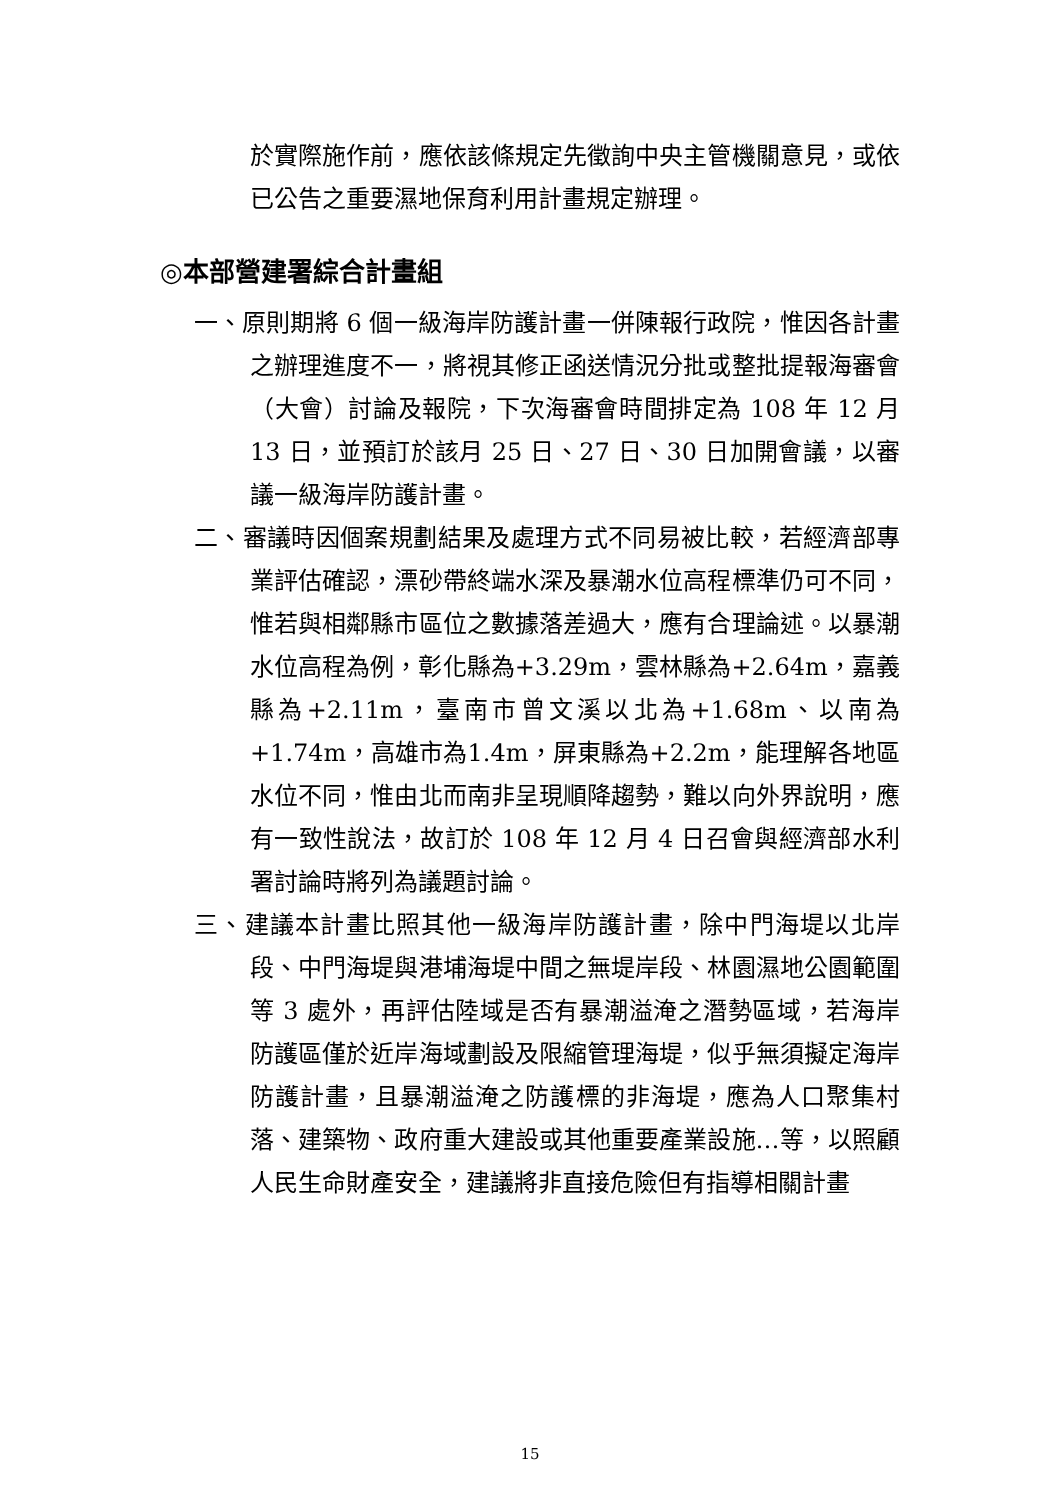於實際施作前，應依該條規定先徵詢中央主管機關意見，或依已公告之重要濕地保育利用計畫規定辦理。
◎本部營建署綜合計畫組
一、原則期將 6 個一級海岸防護計畫一併陳報行政院，惟因各計畫之辦理進度不一，將視其修正函送情況分批或整批提報海審會（大會）討論及報院，下次海審會時間排定為 108 年 12 月 13 日，並預訂於該月 25 日、27 日、30 日加開會議，以審議一級海岸防護計畫。
二、審議時因個案規劃結果及處理方式不同易被比較，若經濟部專業評估確認，漂砂帶終端水深及暴潮水位高程標準仍可不同，惟若與相鄰縣市區位之數據落差過大，應有合理論述。以暴潮水位高程為例，彰化縣為+3.29m，雲林縣為+2.64m，嘉義縣為+2.11m，臺南市曾文溪以北為+1.68m、以南為+1.74m，高雄市為1.4m，屏東縣為+2.2m，能理解各地區水位不同，惟由北而南非呈現順降趨勢，難以向外界說明，應有一致性說法，故訂於 108 年 12 月 4 日召會與經濟部水利署討論時將列為議題討論。
三、建議本計畫比照其他一級海岸防護計畫，除中門海堤以北岸段、中門海堤與港埔海堤中間之無堤岸段、林園濕地公園範圍等 3 處外，再評估陸域是否有暴潮溢淹之潛勢區域，若海岸防護區僅於近岸海域劃設及限縮管理海堤，似乎無須擬定海岸防護計畫，且暴潮溢淹之防護標的非海堤，應為人口聚集村落、建築物、政府重大建設或其他重要產業設施…等，以照顧人民生命財產安全，建議將非直接危險但有指導相關計畫
15